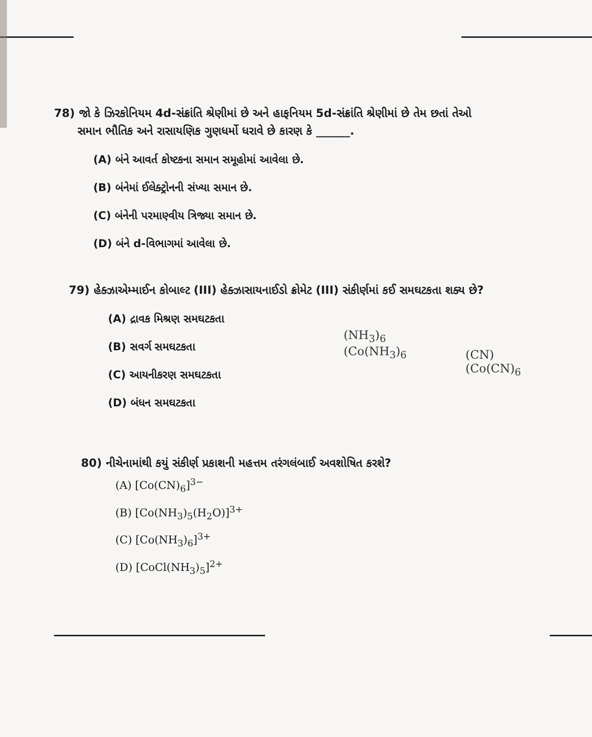78) જો કે ઝિરકોનિયમ 4d-સંક્રાંતિ શ્રેણીમાં છે અને હાફનિયમ 5d-સંક્રાંતિ શ્રેણીમાં છે તેમ છતાં તેઓ
સમાન ભૌતિક અને રાસાયણિક ગુણધર્મો ધરાવે છે કારણ કે ______.
(A) બંને આવર્ત કોષ્ટકના સમાન સમૂહોમાં આવેલા છે.
(B) બંનેમાં ઈલેક્ટ્રોનની સંખ્યા સમાન છે.
(C) બંનેની પરમાણ્વીય ત્રિજ્યા સમાન છે.
(D) બંને d-વિભાગમાં આવેલા છે.
79) હેક્ઝાએમ્માઈન કોબાલ્ટ (III) હેક્ઝાસાયનાઈડો ક્રોમેટ (III) સંકીર્ણમાં કઈ સમઘટકતા શક્ય છે?
(A) દ્રાવક મિશ્રણ સમઘટકતા
(B) સવર્ગ સમઘટકતા
(C) આયનીકરણ સમઘટકતા
(D) બંધન સમઘટકતા
(NH<sub>3</sub>)<sub>6</sub>
(Co(NH<sub>3</sub>)<sub>6</sub>
(CN)
(Co(CN)<sub>6</sub>
80) નીચેનામાંથી કયું સંકીર્ણ પ્રકાશની મહત્તમ તરંગલંબાઈ અવશોષિત કરશે?
(A) [Co(CN)<sub>6</sub>]<sup>3−</sup>
(B) [Co(NH<sub>3</sub>)<sub>5</sub>(H<sub>2</sub>O)]<sup>3+</sup>
(C) [Co(NH<sub>3</sub>)<sub>6</sub>]<sup>3+</sup>
(D) [CoCl(NH<sub>3</sub>)<sub>5</sub>]<sup>2+</sup>